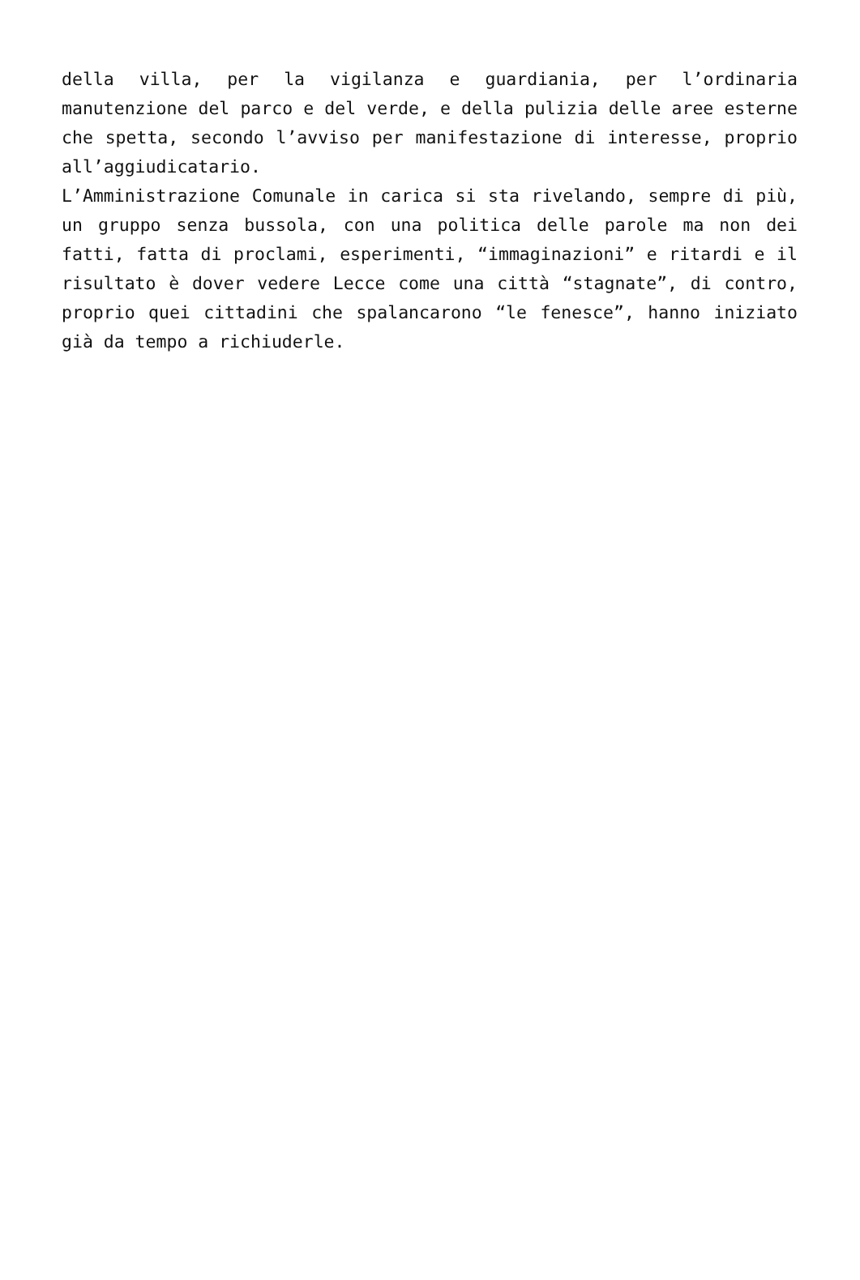della villa, per la vigilanza e guardiania, per l’ordinaria manutenzione del parco e del verde, e della pulizia delle aree esterne che spetta, secondo l’avviso per manifestazione di interesse, proprio all’aggiudicatario.
L’Amministrazione Comunale in carica si sta rivelando, sempre di più, un gruppo senza bussola, con una politica delle parole ma non dei fatti, fatta di proclami, esperimenti, “immaginazioni” e ritardi e il risultato è dover vedere Lecce come una città “stagnate”, di contro, proprio quei cittadini che spalancarono “le fenesce”, hanno iniziato già da tempo a richiuderle.